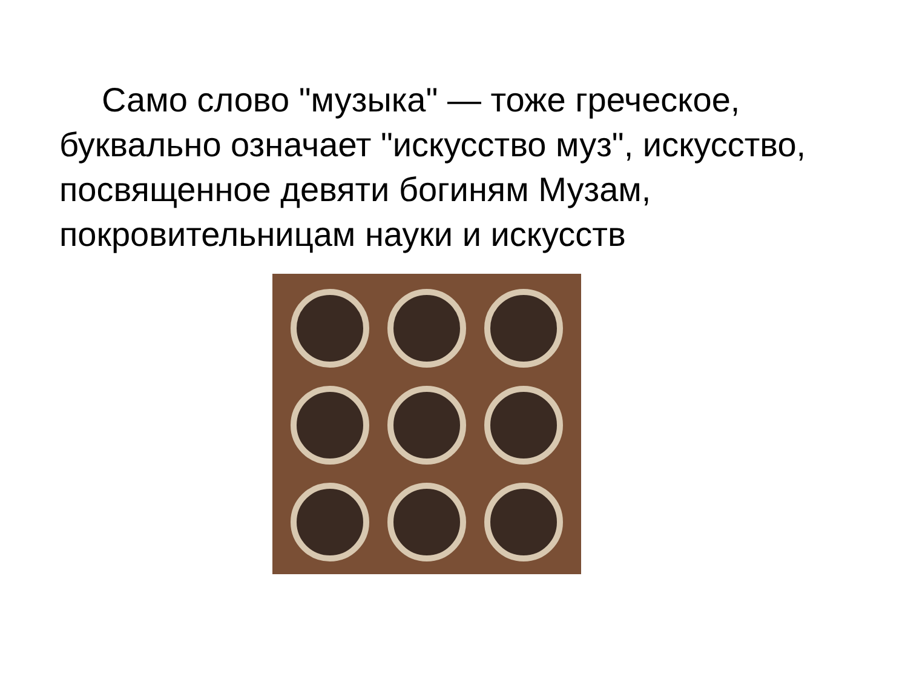Само слово "музыка" — тоже греческое, буквально означает "искусство муз", искусство, посвященное девяти богиням Музам, покровительницам науки и искусств